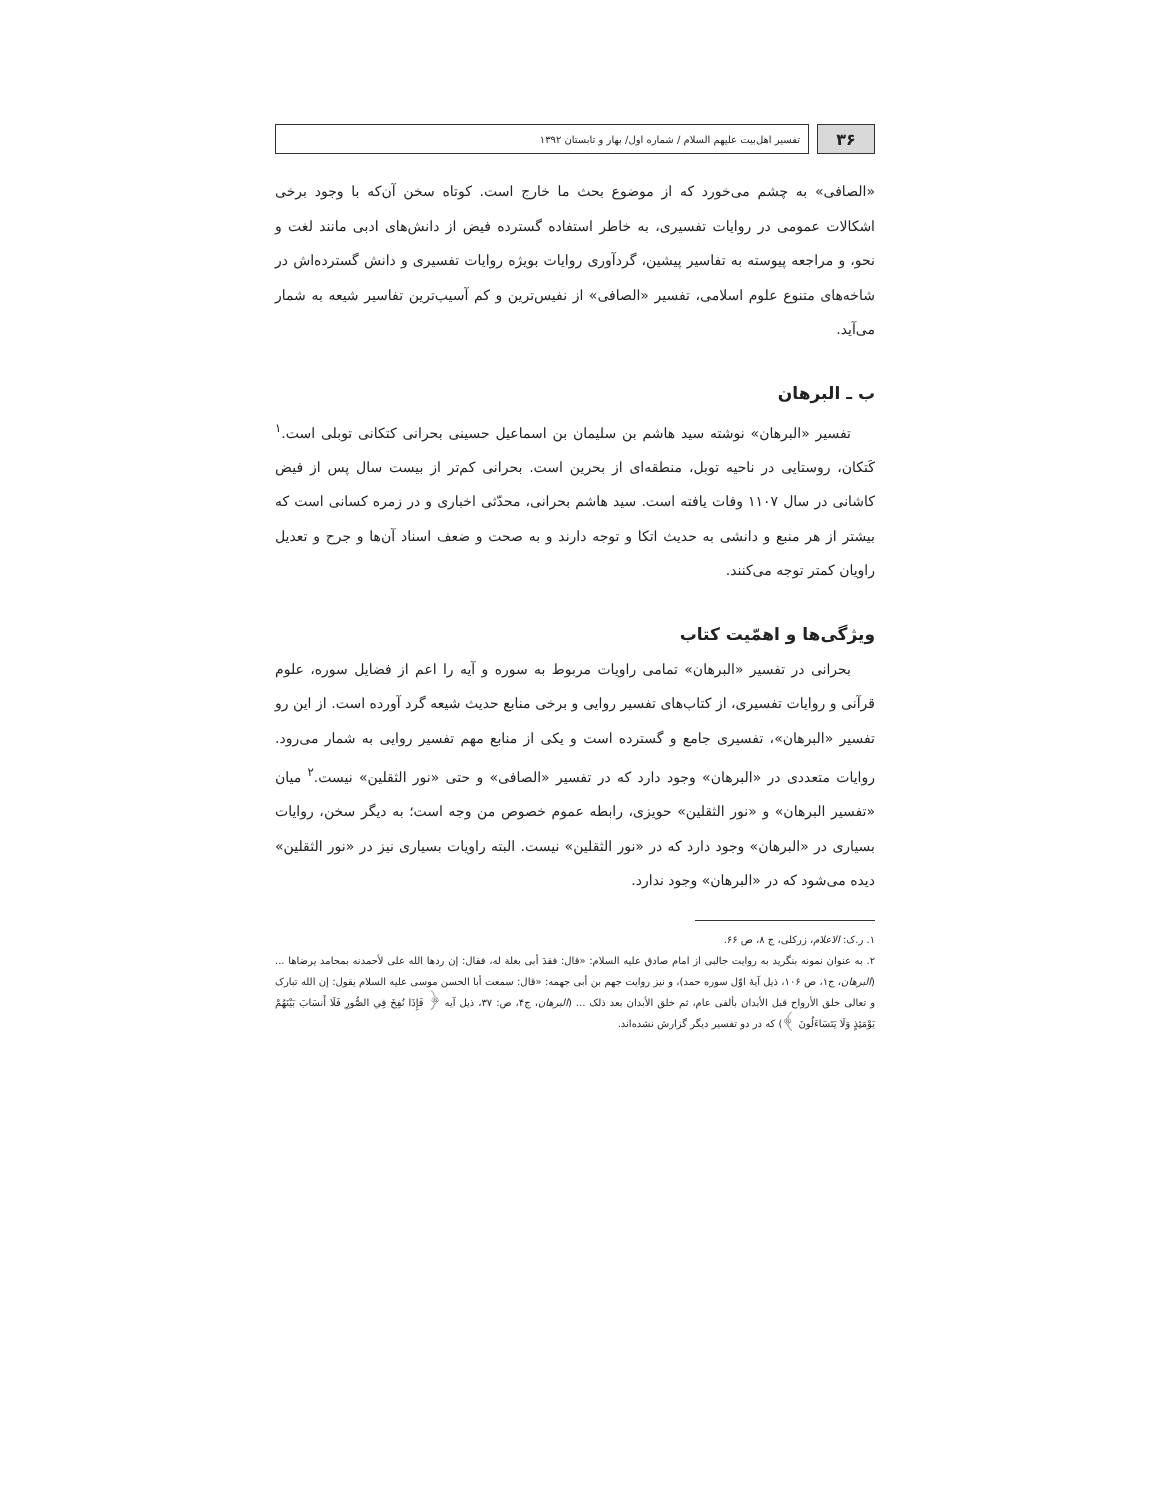۳۶
تفسیر اهل‌بیت علیهم السلام / شماره اول/ بهار و تابستان ۱۳۹۲
«الصافی» به چشم می‌خورد که از موضوع بحث ما خارج است. کوتاه سخن آن‌که با وجود برخی اشکالات عمومی در روایات تفسیری، به خاطر استفاده گسترده فیض از دانش‌های ادبی مانند لغت و نحو، و مراجعه پیوسته به تفاسیر پیشین، گردآوری روایات بویژه روایات تفسیری و دانش گسترده‌اش در شاخه‌های متنوع علوم اسلامی، تفسیر «الصافی» از نفیس‌ترین و کم آسیب‌ترین تفاسیر شیعه به شمار می‌آید.
ب ـ البرهان
تفسیر «البرهان» نوشته سید هاشم بن سلیمان بن اسماعیل حسینی بحرانی کتکانی توبلی است.<sup>۱</sup> کَتکان، روستایی در ناحیه توبل، منطقه‌ای از بحرین است. بحرانی کم‌تر از بیست سال پس از فیض کاشانی در سال ۱۱۰۷ وفات یافته است. سید هاشم بحرانی، محدّثی اخباری و در زمره کسانی است که بیشتر از هر منبع و دانشی به حدیث اتکا و توجه دارند و به صحت و ضعف اسناد آن‌ها و جرح و تعدیل راویان کمتر توجه می‌کنند.
ویژگی‌ها و اهمّیت کتاب
بحرانی در تفسیر «البرهان» تمامی راویات مربوط به سوره و آیه را اعم از فضایل سوره، علوم قرآنی و روایات تفسیری، از کتاب‌های تفسیر روایی و برخی منابع حدیث شیعه گرد آورده است. از این رو تفسیر «البرهان»، تفسیری جامع و گسترده است و یکی از منابع مهم تفسیر روایی به شمار می‌رود. روایات متعددی در «البرهان» وجود دارد که در تفسیر «الصافی» و حتی «نور الثقلین» نیست.<sup>۲</sup> میان «تفسیر البرهان» و «نور الثقلین» حویزی، رابطه عموم خصوص من وجه است؛ به دیگر سخن، روایات بسیاری در «البرهان» وجود دارد که در «نور الثقلین» نیست. البته راویات بسیاری نیز در «نور الثقلین» دیده می‌شود که در «البرهان» وجود ندارد.
۱. ر.ک: الاعلام، زرکلی، ج ۸، ص ۶۶.
۲. به عنوان نمونه بنگرید به روایت جالبی از امام صادق علیه السلام: «قال: فقدَ أبی بغلة له، فقال: إن ردها الله علی لأحمدنه بمحامد یرضاها ... (البرهان، ج۱، ص ۱۰۶، ذیل آیهٔ اوّل سوره حمد)، و نیز روایت جهم بن أبی جهمه: «قال: سمعت أبا الحسن موسی علیه السلام یقول: إن الله تبارک و تعالی خلق الأرواح قبل الأبدان بألفی عام، ثم خلق الأبدان بعد ذلک ... (البرهان، ج۴، ص: ۳۷، ذیل آیه ﴿ فَإِذَا نُفِخَ فِي الصُّورِ فَلَا أَنسَابَ بَيْنَهُمْ يَوْمَئِذٍ وَلَا يَتَسَاءَلُونَ ﴾) که در دو تفسیر دیگر گزارش نشده‌اند.